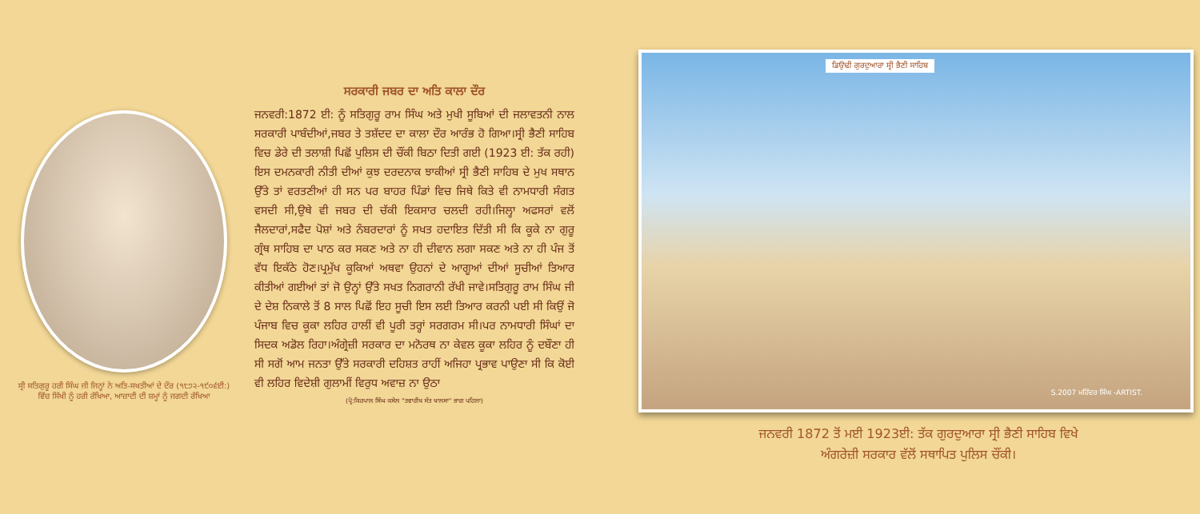ਸ੍ਰੀ ਸਤਿਗੁਰੂ ਹਰੀ ਸਿੰਘ ਜੀ ਜਿਨ੍ਹਾਂ ਨੇ ਅਤਿ-ਸਖਤੀਆਂ ਦੇ ਦੌਰ (੧੮੭੨-੧੯੦੬ਈ:)
ਵਿੱਚ ਸਿੱਖੀ ਨੂੰ ਹਰੀ ਰੱਖਿਆ, ਆਜ਼ਾਦੀ ਦੀ ਸ਼ਮ੍ਹਾਂ ਨੂੰ ਜਗਦੀ ਰੱਖਿਆ
ਸਰਕਾਰੀ ਜਬਰ ਦਾ ਅਤਿ ਕਾਲਾ ਦੌਰ
ਜਨਵਰੀ:1872 ਈ: ਨੂੰ ਸਤਿਗੁਰੂ ਰਾਮ ਸਿੰਘ ਅਤੇ ਮੁਖੀ ਸੂਬਿਆਂ ਦੀ ਜਲਾਵਤਨੀ ਨਾਲ ਸਰਕਾਰੀ ਪਾਬੰਦੀਆਂ,ਜਬਰ ਤੇ ਤਸ਼ੱਦਦ ਦਾ ਕਾਲਾ ਦੌਰ ਆਰੰਭ ਹੋ ਗਿਆ।ਸ੍ਰੀ ਭੈਣੀ ਸਾਹਿਬ ਵਿਚ ਡੇਰੇ ਦੀ ਤਲਾਸ਼ੀ ਪਿਛੋਂ ਪੁਲਿਸ ਦੀ ਚੌਂਕੀ ਬਿਠਾ ਦਿਤੀ ਗਈ (1923 ਈ: ਤੱਕ ਰਹੀ) ਇਸ ਦਮਨਕਾਰੀ ਨੀਤੀ ਦੀਆਂ ਕੁਝ ਦਰਦਨਾਕ ਝਾਕੀਆਂ ਸ੍ਰੀ ਭੈਣੀ ਸਾਹਿਬ ਦੇ ਮੁਖ ਸਥਾਨ ਉੱਤੇ ਤਾਂ ਵਰਤਣੀਆਂ ਹੀ ਸਨ ਪਰ ਬਾਹਰ ਪਿੰਡਾਂ ਵਿਚ ਜਿਥੇ ਕਿਤੇ ਵੀ ਨਾਮਧਾਰੀ ਸੰਗਤ ਵਸਦੀ ਸੀ,ਉਥੇ ਵੀ ਜਬਰ ਦੀ ਚੱਕੀ ਇਕਸਾਰ ਚਲਦੀ ਰਹੀ।ਜਿਲ੍ਹਾ ਅਫਸਰਾਂ ਵਲੋਂ ਜੈਲਦਾਰਾਂ,ਸਫੈਦ ਪੋਸ਼ਾਂ ਅਤੇ ਨੰਬਰਦਾਰਾਂ ਨੂੰ ਸਖਤ ਹਦਾਇਤ ਦਿੱਤੀ ਸੀ ਕਿ ਕੂਕੇ ਨਾ ਗੁਰੂ ਗ੍ਰੰਥ ਸਾਹਿਬ ਦਾ ਪਾਠ ਕਰ ਸਕਣ ਅਤੇ ਨਾ ਹੀ ਦੀਵਾਨ ਲਗਾ ਸਕਣ ਅਤੇ ਨਾ ਹੀ ਪੰਜ ਤੋਂ ਵੱਧ ਇਕੱਠੇ ਹੋਣ।ਪ੍ਰਮੁੱਖ ਕੂਕਿਆਂ ਅਥਵਾ ਉਹਨਾਂ ਦੇ ਆਗੂਆਂ ਦੀਆਂ ਸੂਚੀਆਂ ਤਿਆਰ ਕੀਤੀਆਂ ਗਈਆਂ ਤਾਂ ਜੋ ਉਨ੍ਹਾਂ ਉੱਤੇ ਸਖਤ ਨਿਗਰਾਨੀ ਰੱਖੀ ਜਾਵੇ।ਸਤਿਗੁਰੂ ਰਾਮ ਸਿੰਘ ਜੀ ਦੇ ਦੇਸ਼ ਨਿਕਾਲੇ ਤੋਂ 8 ਸਾਲ ਪਿਛੋਂ ਇਹ ਸੂਚੀ ਇਸ ਲਈ ਤਿਆਰ ਕਰਨੀ ਪਈ ਸੀ ਕਿਉਂ ਜੋ ਪੰਜਾਬ ਵਿਚ ਕੂਕਾ ਲਹਿਰ ਹਾਲੀਂ ਵੀ ਪੂਰੀ ਤਰ੍ਹਾਂ ਸਰਗਰਮ ਸੀ।ਪਰ ਨਾਮਧਾਰੀ ਸਿੰਘਾਂ ਦਾ ਸਿਦਕ ਅਡੋਲ ਰਿਹਾ।ਅੰਗ੍ਰੇਜ਼ੀ ਸਰਕਾਰ ਦਾ ਮਨੋਰਥ ਨਾ ਕੇਵਲ ਕੂਕਾ ਲਹਿਰ ਨੂੰ ਦਬੌਣਾ ਹੀ ਸੀ ਸਗੋਂ ਆਮ ਜਨਤਾ ਉੱਤੇ ਸਰਕਾਰੀ ਦਹਿਸ਼ਤ ਰਾਹੀਂ ਅਜਿਹਾ ਪ੍ਰਭਾਵ ਪਾਉਣਾ ਸੀ ਕਿ ਕੋਈ ਵੀ ਲਹਿਰ ਵਿਦੇਸ਼ੀ ਗੁਲਾਮੀਂ ਵਿਰੁਧ ਅਵਾਜ਼ ਨਾ ਉਠਾ
(ਪ੍ਰੋ:ਕਿਰਪਾਲ ਸਿੰਘ ਕਸੇਲ "ਤਵਾਰੀਖ ਸੰਤ ਖਾਲਸਾ" ਭਾਗ ਪਹਿਲਾ)
ਡਿਉਢੀ ਗੁਰਦੁਆਰਾ ਸ੍ਰੀ ਭੈਣੀ ਸਾਹਿਬ
S.2007 ਮਹਿੰਦਰ ਸਿੰਘ -ARTIST.
ਜਨਵਰੀ 1872 ਤੋਂ ਮਈ 1923ਈ: ਤੱਕ ਗੁਰਦੁਆਰਾ ਸ੍ਰੀ ਭੈਣੀ ਸਾਹਿਬ ਵਿਖੇ
ਅੰਗਰੇਜ਼ੀ ਸਰਕਾਰ ਵੱਲੋਂ ਸਥਾਪਿਤ ਪੁਲਿਸ ਚੌਂਕੀ।